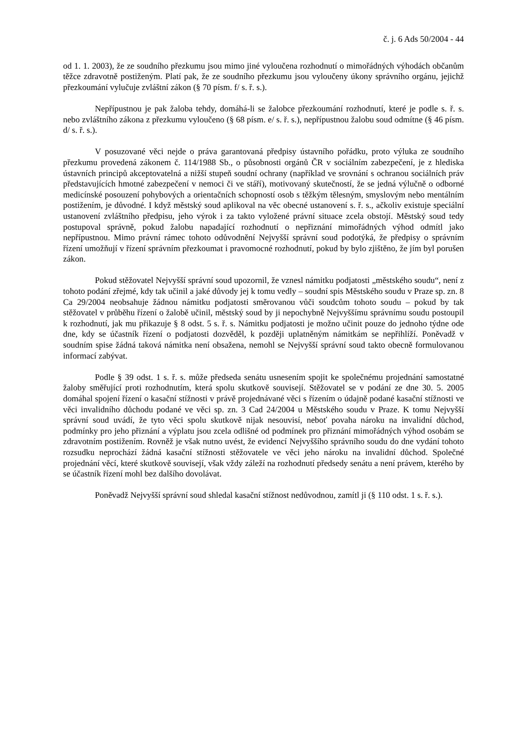č. j. 6 Ads 50/2004 - 44
od 1. 1. 2003), že ze soudního přezkumu jsou mimo jiné vyloučena rozhodnutí o mimořádných výhodách občanům těžce zdravotně postiženým. Platí pak, že ze soudního přezkumu jsou vyloučeny úkony správního orgánu, jejichž přezkoumání vylučuje zvláštní zákon (§ 70 písm. f/ s. ř. s.).
Nepřípustnou je pak žaloba tehdy, domáhá-li se žalobce přezkoumání rozhodnutí, které je podle s. ř. s. nebo zvláštního zákona z přezkumu vyloučeno (§ 68 písm. e/ s. ř. s.), nepřípustnou žalobu soud odmítne (§ 46 písm. d/ s. ř. s.).
V posuzované věci nejde o práva garantovaná předpisy ústavního pořádku, proto výluka ze soudního přezkumu provedená zákonem č. 114/1988 Sb., o působnosti orgánů ČR v sociálním zabezpečení, je z hlediska ústavních principů akceptovatelná a nižší stupeň soudní ochrany (například ve srovnání s ochranou sociálních práv představujících hmotné zabezpečení v nemoci či ve stáří), motivovaný skutečností, že se jedná výlučně o odborné medicínské posouzení pohybových a orientačních schopností osob s těžkým tělesným, smyslovým nebo mentálním postižením, je důvodné. I když městský soud aplikoval na věc obecné ustanovení s. ř. s., ačkoliv existuje speciální ustanovení zvláštního předpisu, jeho výrok i za takto vyložené právní situace zcela obstojí. Městský soud tedy postupoval správně, pokud žalobu napadající rozhodnutí o nepřiznání mimořádných výhod odmítl jako nepřípustnou. Mimo právní rámec tohoto odůvodnění Nejvyšší správní soud podotýká, že předpisy o správním řízení umožňují v řízení správním přezkoumat i pravomocné rozhodnutí, pokud by bylo zjištěno, že jím byl porušen zákon.
Pokud stěžovatel Nejvyšší správní soud upozornil, že vznesl námitku podjatosti „městského soudu“, není z tohoto podání zřejmé, kdy tak učinil a jaké důvody jej k tomu vedly – soudní spis Městského soudu v Praze sp. zn. 8 Ca 29/2004 neobsahuje žádnou námitku podjatosti směrovanou vůči soudcům tohoto soudu – pokud by tak stěžovatel v průběhu řízení o žalobě učinil, městský soud by ji nepochybně Nejvyššímu správnímu soudu postoupil k rozhodnutí, jak mu přikazuje § 8 odst. 5 s. ř. s. Námitku podjatosti je možno učinit pouze do jednoho týdne ode dne, kdy se účastník řízení o podjatosti dozvěděl, k později uplatněným námitkám se nepřihlíží. Poněvadž v soudním spise žádná taková námitka není obsažena, nemohl se Nejvyšší správní soud takto obecně formulovanou informací zabývat.
Podle § 39 odst. 1 s. ř. s. může předseda senátu usnesením spojit ke společnému projednání samostatné žaloby směřující proti rozhodnutím, která spolu skutkově souvisejí. Stěžovatel se v podání ze dne 30. 5. 2005 domáhal spojení řízení o kasační stížnosti v právě projednávané věci s řízením o údajně podané kasační stížnosti ve věci invalidního důchodu podané ve věci sp. zn. 3 Cad 24/2004 u Městského soudu v Praze. K tomu Nejvyšší správní soud uvádí, že tyto věci spolu skutkově nijak nesouvisí, neboť povaha nároku na invalidní důchod, podmínky pro jeho přiznání a výplatu jsou zcela odlišné od podmínek pro přiznání mimořádných výhod osobám se zdravotním postižením. Rovněž je však nutno uvést, že evidencí Nejvyššího správního soudu do dne vydání tohoto rozsudku neprochází žádná kasační stížnosti stěžovatele ve věci jeho nároku na invalidní důchod. Společné projednání věcí, které skutkově souvisejí, však vždy záleží na rozhodnutí předsedy senátu a není právem, kterého by se účastník řízení mohl bez dalšího dovolávat.
Poněvadž Nejvyšší správní soud shledal kasační stížnost nedůvodnou, zamítl ji (§ 110 odst. 1 s. ř. s.).